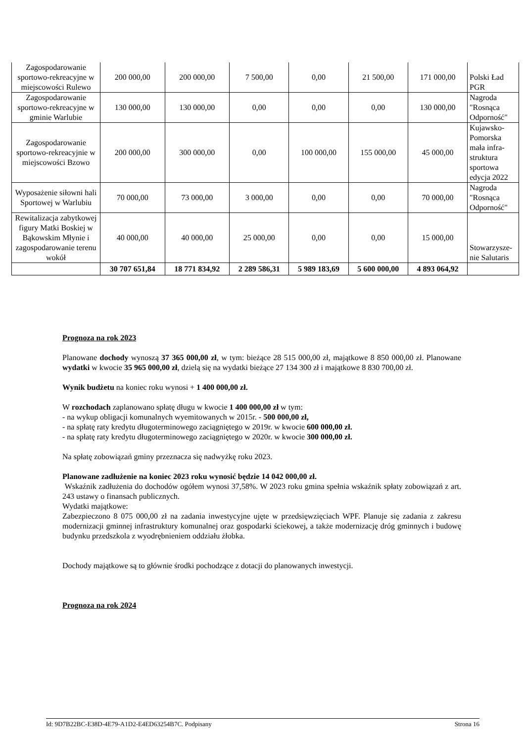| Zagospodarowanie sportowo-rekreacyjne w miejscowości Ru­lewo | 200 000,00 | 200 000,00 | 7 500,00 | 0,00 | 21 500,00 | 171 000,00 | Polski Ład PGR |
| Zagospodarowanie sportowo-rekreacyjne w gminie Warlubie | 130 000,00 | 130 000,00 | 0,00 | 0,00 | 0,00 | 130 000,00 | Nagroda "Rosnąca Odporność" |
| Zagospodarowanie sportowo-rekreacyjnie w miejscowości Bzo­wo | 200 000,00 | 300 000,00 | 0,00 | 100 000,00 | 155 000,00 | 45 000,00 | Kujawsko-Pomorska mała infra­struktura sportowa edycja 2022 |
| Wyposażenie siłowni hali Sportowej w War­lubiu | 70 000,00 | 73 000,00 | 3 000,00 | 0,00 | 0,00 | 70 000,00 | Nagroda "Rosnąca Odporność" |
| Rewitalizacja zabyt­kowej figury Matki Boskiej w Bąkowskim Młynie i zagospoda­rowanie terenu wokół | 40 000,00 | 40 000,00 | 25 000,00 | 0,00 | 0,00 | 15 000,00 | Stowarzysze­nie Salutaris |
| | 30 707 651,84 | 18 771 834,92 | 2 289 586,31 | 5 989 183,69 | 5 600 000,00 | 4 893 064,92 | |
Prognoza na rok 2023
Planowane dochody wynoszą 37 365 000,00 zł, w tym: bieżące 28 515 000,00 zł, majątkowe 8 850 000,00 zł. Planowane wydatki w kwocie 35 965 000,00 zł, dzielą się na wydatki bieżące 27 134 300 zł i majątkowe 8 830 700,00 zł.
Wynik budżetu na koniec roku wynosi + 1 400 000,00 zł.
W rozchodach zaplanowano spłatę długu w kwocie 1 400 000,00 zł w tym:
- na wykup obligacji komunalnych wyemitowanych w 2015r. - 500 000,00 zł,
- na spłatę raty kredytu długoterminowego zaciągniętego w 2019r. w kwocie 600 000,00 zł.
- na spłatę raty kredytu długoterminowego zaciągniętego w 2020r. w kwocie 300 000,00 zł.
Na spłatę zobowiązań gminy przeznacza się nadwyżkę roku 2023.
Planowane zadłużenie na koniec 2023 roku wynosić będzie 14 042 000,00 zł.
Wskaźnik zadłużenia do dochodów ogółem wynosi 37,58%. W 2023 roku gmina spełnia wskaźnik spłaty zobowiązań z art. 243 ustawy o finansach publicznych.
Wydatki majątkowe:
Zabezpieczono 8 075 000,00 zł na zadania inwestycyjne ujęte w przedsięwzięciach WPF. Planuje się zadania z zakresu modernizacji gminnej infrastruktury komunalnej oraz gospodarki ściekowej, a także modernizację dróg gminnych i budowę budynku przedszkola z wyodrębnieniem oddziału żłobka.
Dochody majątkowe są to głównie środki pochodzące z dotacji do planowanych inwestycji.
Prognoza na rok 2024
Id: 9D7B22BC-E38D-4E79-A1D2-E4ED63254B7C. Podpisany Strona 16